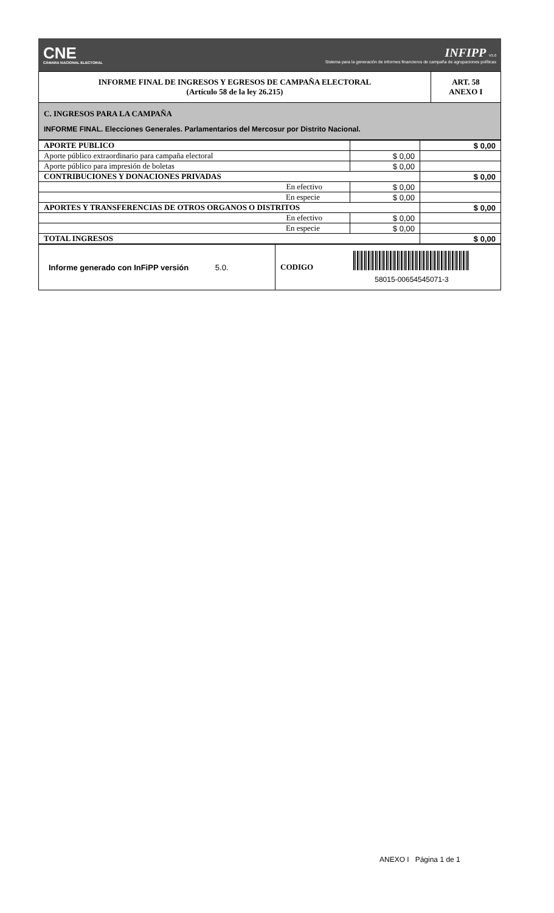CNE
CÁMARA NACIONAL ELECTORAL
INFIPP V5.0
Sistema para la generación de informes financieros de campaña de agrupaciones políticas
| INFORME FINAL DE INGRESOS Y EGRESOS DE CAMPAÑA ELECTORAL (Artículo 58 de la ley 26.215) | ART. 58 ANEXO I |
| C. INGRESOS PARA LA CAMPAÑA INFORME FINAL. Elecciones Generales. Parlamentarios del Mercosur por Distrito Nacional. | |
| APORTE PUBLICO | | $ 0,00 |
| Aporte público extraordinario para campaña electoral | $ 0,00 | |
| Aporte público para impresión de boletas | $ 0,00 | |
| CONTRIBUCIONES Y DONACIONES PRIVADAS | | $ 0,00 |
| En efectivo | $ 0,00 | |
| En especie | $ 0,00 | |
| APORTES Y TRANSFERENCIAS DE OTROS ORGANOS O DISTRITOS | | $ 0,00 |
| En efectivo | $ 0,00 | |
| En especie | $ 0,00 | |
| TOTAL INGRESOS | | $ 0,00 |
| Informe generado con InFiPP versión 5.0. | CODIGO 58015-00654545071-3 |
ANEXO I Página 1 de 1